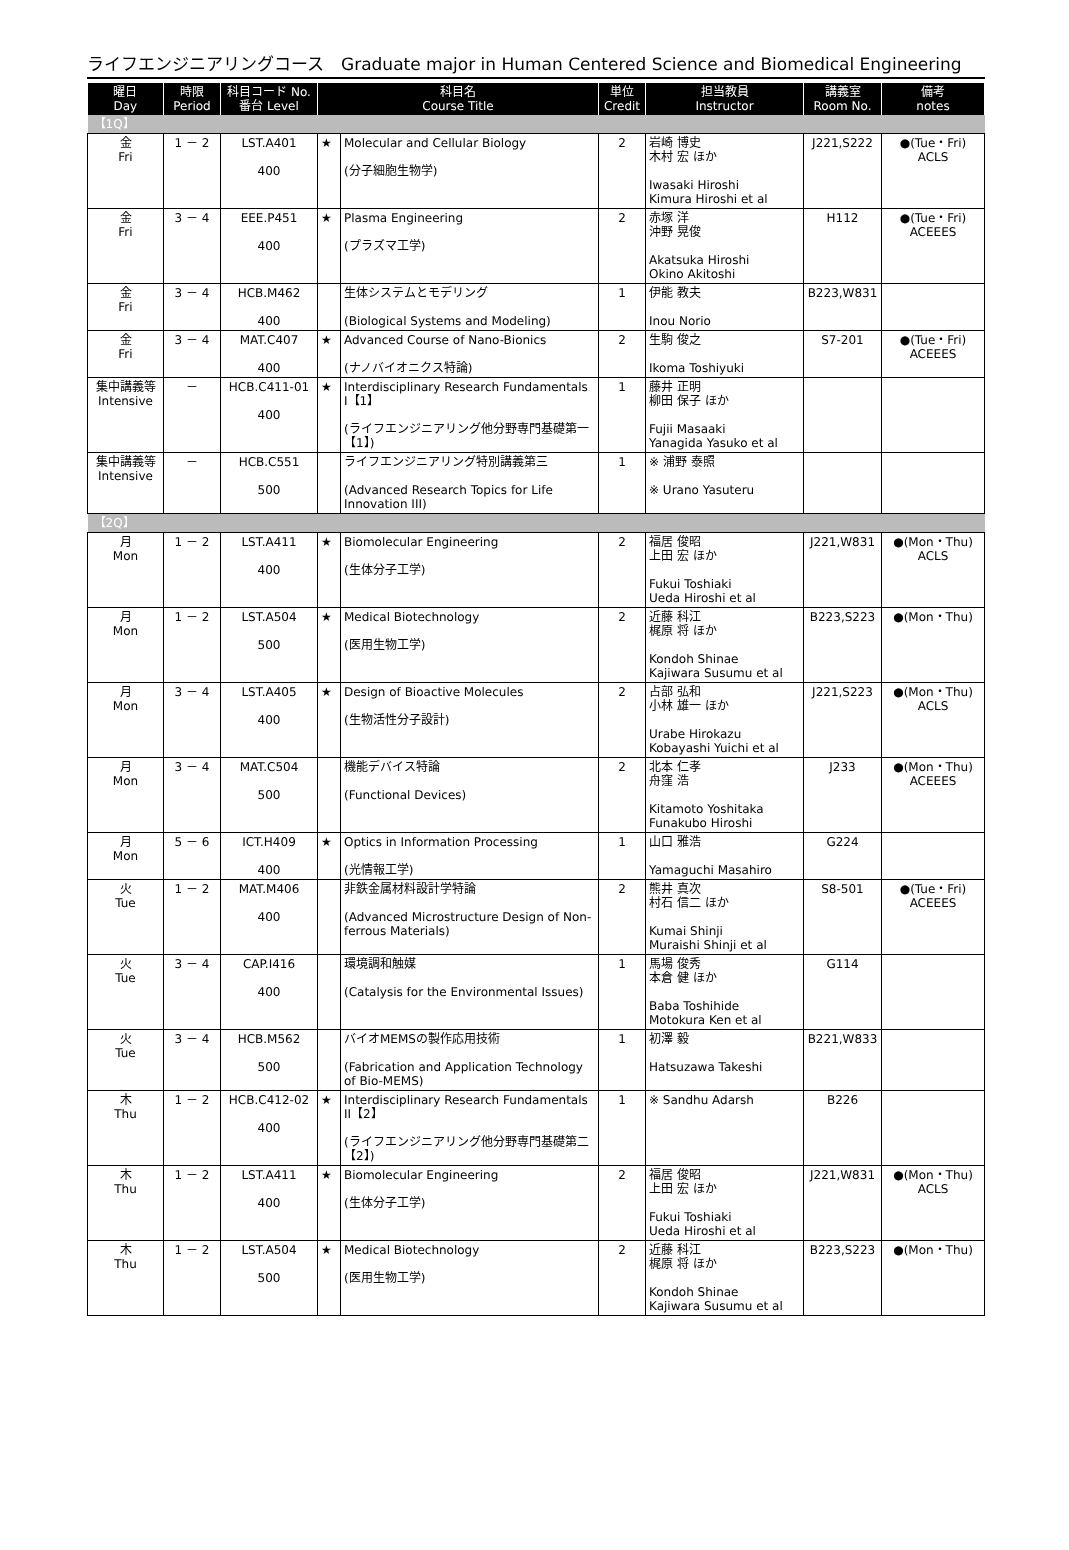ライフエンジニアリングコース　Graduate major in Human Centered Science and Biomedical Engineering
| 曜日 Day | 時限 Period | 科目コード No. 番台 Level | 科目名 Course Title | | 単位 Credit | 担当教員 Instructor | 講義室 Room No. | 備考 notes |
| --- | --- | --- | --- | --- | --- | --- | --- | --- |
| 【1Q】 | | | | | | | | |
| 金 Fri | 1 － 2 | LST.A401 400 | ★ | Molecular and Cellular Biology (分子細胞生物学) | 2 | 岩崎 博史 木村 宏 ほか Iwasaki Hiroshi Kimura Hiroshi et al | J221,S222 | ●(Tue・Fri) ACLS |
| 金 Fri | 3 － 4 | EEE.P451 400 | ★ | Plasma Engineering (プラズマ工学) | 2 | 赤塚 洋 沖野 晃俊 Akatsuka Hiroshi Okino Akitoshi | H112 | ●(Tue・Fri) ACEEES |
| 金 Fri | 3 － 4 | HCB.M462 400 | | 生体システムとモデリング (Biological Systems and Modeling) | 1 | 伊能 教夫 Inou Norio | B223,W831 | |
| 金 Fri | 3 － 4 | MAT.C407 400 | ★ | Advanced Course of Nano-Bionics (ナノバイオニクス特論) | 2 | 生駒 俊之 Ikoma Toshiyuki | S7-201 | ●(Tue・Fri) ACEEES |
| 集中講義等 Intensive | － | HCB.C411-01 400 | ★ | Interdisciplinary Research Fundamentals I【1】 (ライフエンジニアリング他分野専門基礎第一【1】) | 1 | 藤井 正明 柳田 保子 ほか Fujii Masaaki Yanagida Yasuko et al | | |
| 集中講義等 Intensive | － | HCB.C551 500 | | ライフエンジニアリング特別講義第三 (Advanced Research Topics for Life Innovation III) | 1 | ※ 浦野 泰照 ※ Urano Yasuteru | | |
| 【2Q】 | | | | | | | | |
| 月 Mon | 1 － 2 | LST.A411 400 | ★ | Biomolecular Engineering (生体分子工学) | 2 | 福居 俊昭 上田 宏 ほか Fukui Toshiaki Ueda Hiroshi et al | J221,W831 | ●(Mon・Thu) ACLS |
| 月 Mon | 1 － 2 | LST.A504 500 | ★ | Medical Biotechnology (医用生物工学) | 2 | 近藤 科江 梶原 将 ほか Kondoh Shinae Kajiwara Susumu et al | B223,S223 | ●(Mon・Thu) |
| 月 Mon | 3 － 4 | LST.A405 400 | ★ | Design of Bioactive Molecules (生物活性分子設計) | 2 | 占部 弘和 小林 雄一 ほか Urabe Hirokazu Kobayashi Yuichi et al | J221,S223 | ●(Mon・Thu) ACLS |
| 月 Mon | 3 － 4 | MAT.C504 500 | | 機能デバイス特論 (Functional Devices) | 2 | 北本 仁孝 舟窪 浩 Kitamoto Yoshitaka Funakubo Hiroshi | J233 | ●(Mon・Thu) ACEEES |
| 月 Mon | 5 － 6 | ICT.H409 400 | ★ | Optics in Information Processing (光情報工学) | 1 | 山口 雅浩 Yamaguchi Masahiro | G224 | |
| 火 Tue | 1 － 2 | MAT.M406 400 | | 非鉄金属材料設計学特論 (Advanced Microstructure Design of Non-ferrous Materials) | 2 | 熊井 真次 村石 信二 ほか Kumai Shinji Muraishi Shinji et al | S8-501 | ●(Tue・Fri) ACEEES |
| 火 Tue | 3 － 4 | CAP.I416 400 | | 環境調和触媒 (Catalysis for the Environmental Issues) | 1 | 馬場 俊秀 本倉 健 ほか Baba Toshihide Motokura Ken et al | G114 | |
| 火 Tue | 3 － 4 | HCB.M562 500 | | バイオMEMSの製作応用技術 (Fabrication and Application Technology of Bio-MEMS) | 1 | 初澤 毅 Hatsuzawa Takeshi | B221,W833 | |
| 木 Thu | 1 － 2 | HCB.C412-02 400 | ★ | Interdisciplinary Research Fundamentals II【2】 (ライフエンジニアリング他分野専門基礎第二【2】) | 1 | ※ Sandhu Adarsh | B226 | |
| 木 Thu | 1 － 2 | LST.A411 400 | ★ | Biomolecular Engineering (生体分子工学) | 2 | 福居 俊昭 上田 宏 ほか Fukui Toshiaki Ueda Hiroshi et al | J221,W831 | ●(Mon・Thu) ACLS |
| 木 Thu | 1 － 2 | LST.A504 500 | ★ | Medical Biotechnology (医用生物工学) | 2 | 近藤 科江 梶原 将 ほか Kondoh Shinae Kajiwara Susumu et al | B223,S223 | ●(Mon・Thu) |